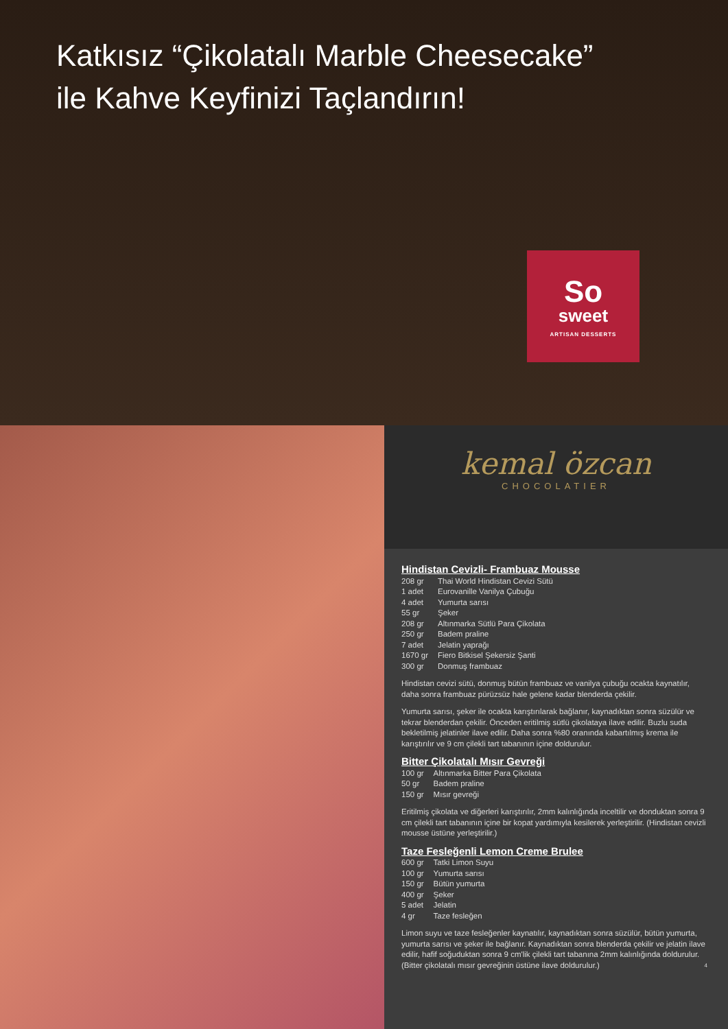Katkısız “Çikolatalı Marble Cheesecake”
ile Kahve Keyfinizi Taçlandırın!
So
sweet
ARTISAN DESSERTS
kemal özcan
CHOCOLATIER
Hindistan Cevizli- Frambuaz Mousse
| 208 gr | Thai World Hindistan Cevizi Sütü |
| 1 adet | Eurovanille Vanilya Çubuğu |
| 4 adet | Yumurta sarısı |
| 55 gr | Şeker |
| 208 gr | Altınmarka Sütlü Para Çikolata |
| 250 gr | Badem praline |
| 7 adet | Jelatin yaprağı |
| 1670 gr | Fiero Bitkisel Şekersiz Şanti |
| 300 gr | Donmuş frambuaz |
Hindistan cevizi sütü, donmuş bütün frambuaz ve vanilya çubuğu ocakta kaynatılır, daha sonra frambuaz pürüzsüz hale gelene kadar blenderda çekilir.
Yumurta sarısı, şeker ile ocakta karıştırılarak bağlanır, kaynadıktan sonra süzülür ve tekrar blenderdan çekilir. Önceden eritilmiş sütlü çikolataya ilave edilir. Buzlu suda bekletilmiş jelatinler ilave edilir. Daha sonra %80 oranında kabartılmış krema ile karıştırılır ve 9 cm çilekli tart tabanının içine doldurulur.
Bitter Çikolatalı Mısır Gevreği
| 100 gr | Altınmarka Bitter Para Çikolata |
| 50 gr | Badem praline |
| 150 gr | Mısır gevreği |
Eritilmiş çikolata ve diğerleri karıştırılır, 2mm kalınlığında inceltilir ve donduktan sonra 9 cm çilekli tart tabanının içine bir kopat yardımıyla kesilerek yerleştirilir. (Hindistan cevizli mousse üstüne yerleştirilir.)
Taze Fesleğenli Lemon Creme Brulee
| 600 gr | Tatki Limon Suyu |
| 100 gr | Yumurta sarısı |
| 150 gr | Bütün yumurta |
| 400 gr | Şeker |
| 5 adet | Jelatin |
| 4 gr | Taze fesleğen |
Limon suyu ve taze fesleğenler kaynatılır, kaynadıktan sonra süzülür, bütün yumurta, yumurta sarısı ve şeker ile bağlanır. Kaynadıktan sonra blenderda çekilir ve jelatin ilave edilir, hafif soğuduktan sonra 9 cm'lik çilekli tart tabanına 2mm kalınlığında doldurulur. (Bitter çikolatalı mısır gevreğinin üstüne ilave doldurulur.) 4